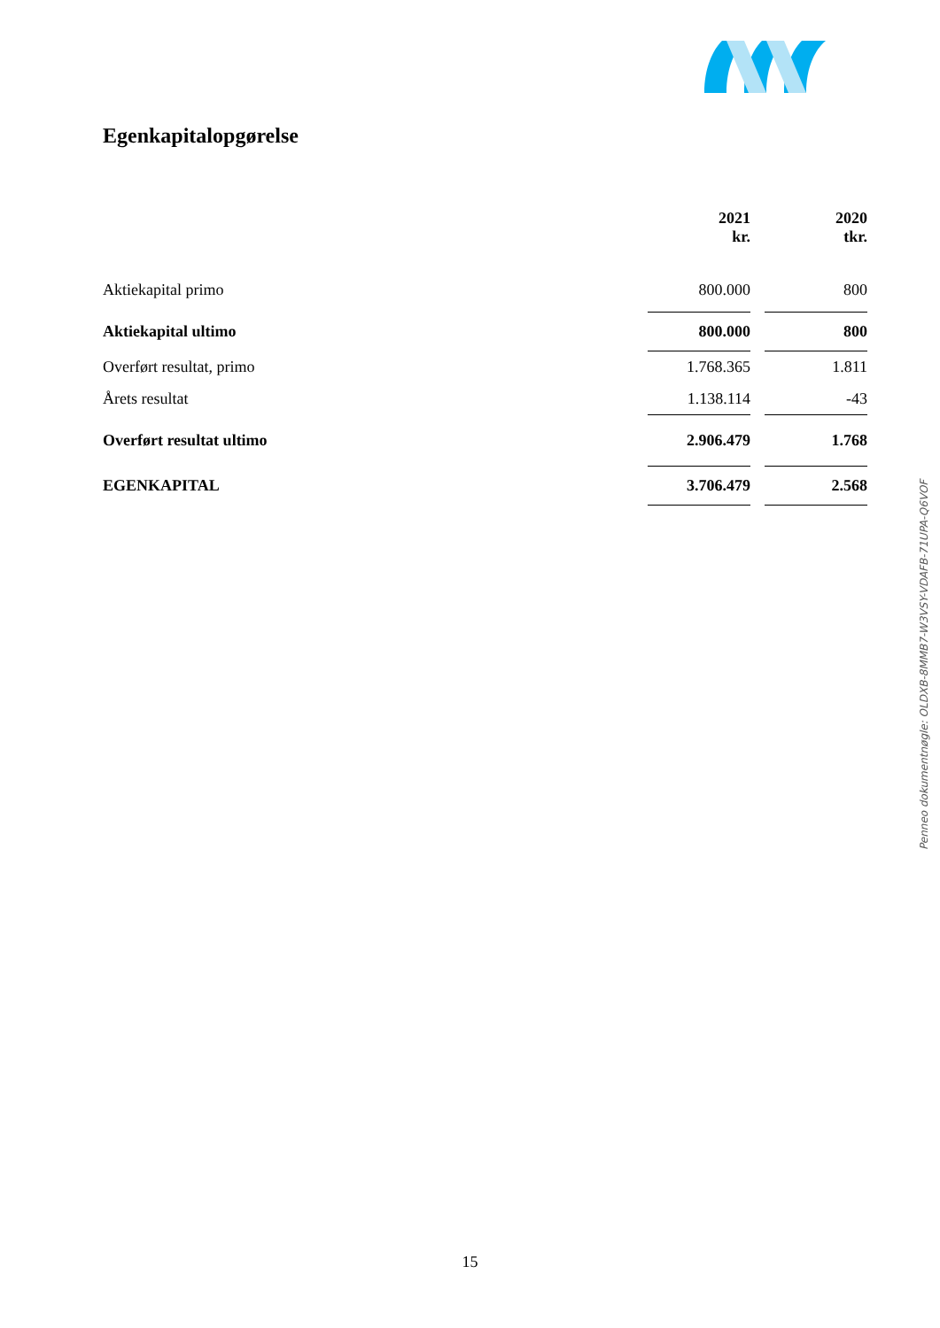Egenkapitalopgørelse
| | 2021 kr. | | 2020 tkr. |
| Aktiekapital primo | 800.000 | | 800 |
| Aktiekapital ultimo | 800.000 | | 800 |
| Overført resultat, primo | 1.768.365 | | 1.811 |
| Årets resultat | 1.138.114 | | -43 |
| Overført resultat ultimo | 2.906.479 | | 1.768 |
| EGENKAPITAL | 3.706.479 | | 2.568 |
Penneo dokumentnøgle: OLDXB-8MMB7-W3VSY-VDAFB-71UPA-Q6VOF
15